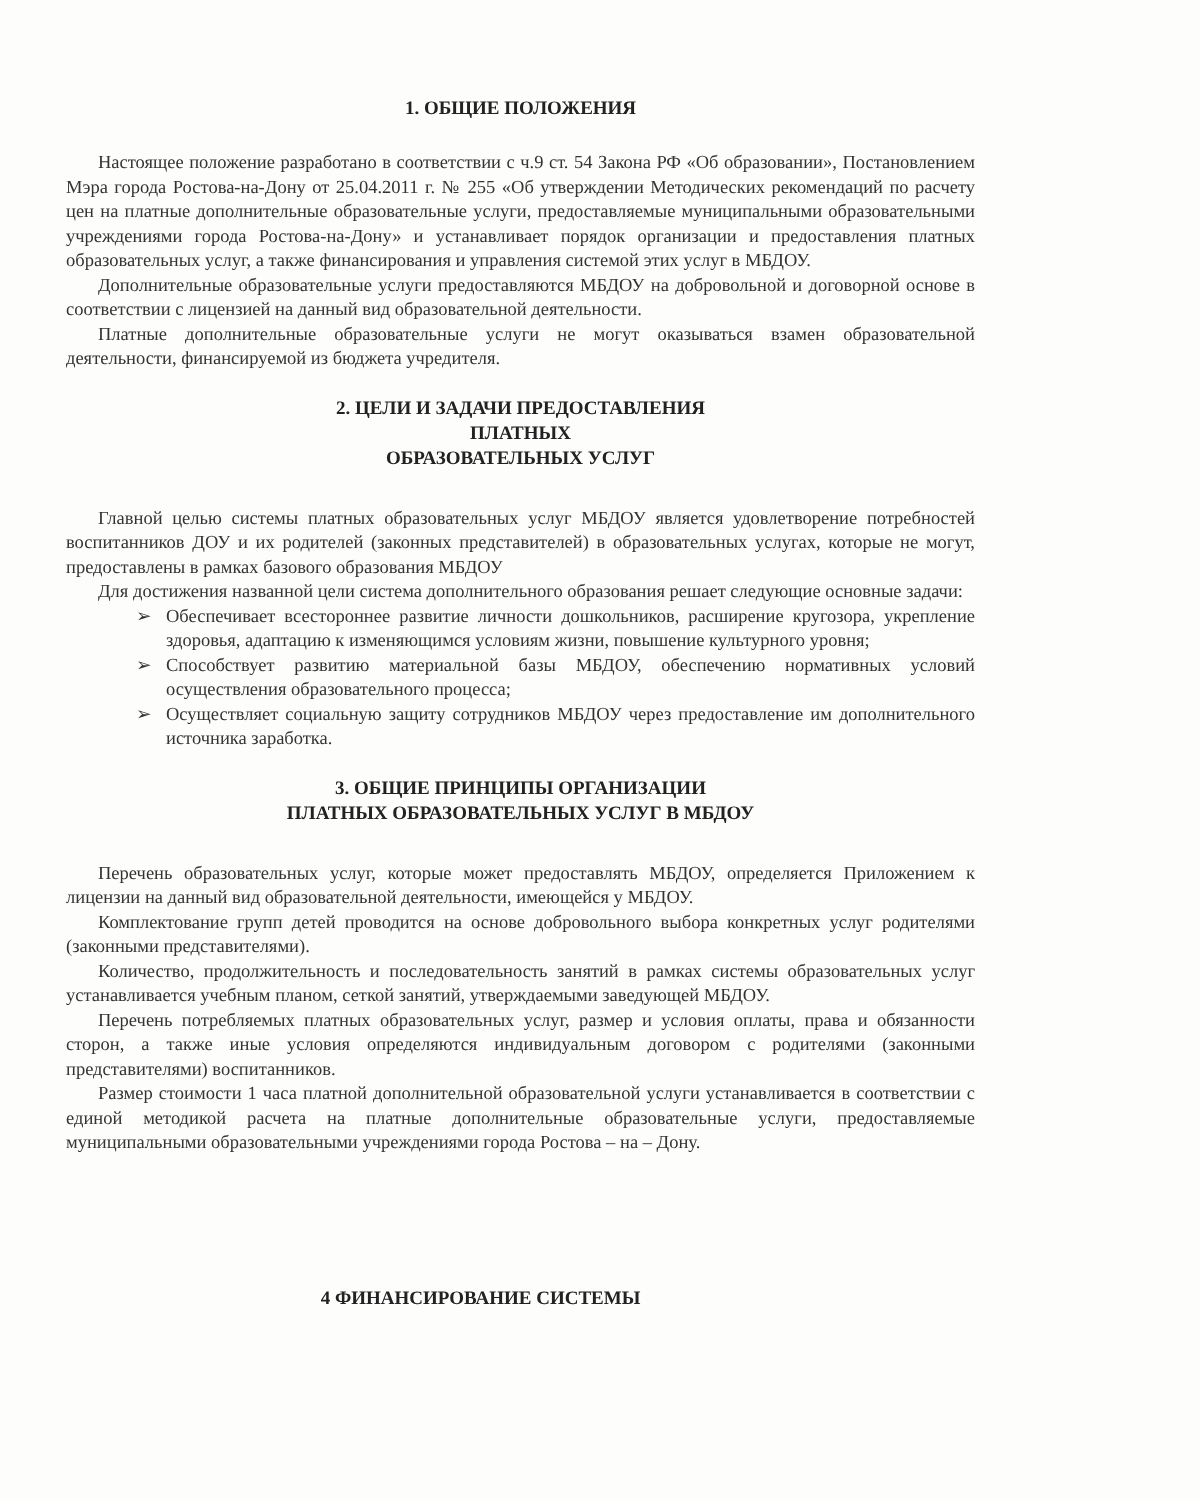1. ОБЩИЕ ПОЛОЖЕНИЯ
Настоящее положение разработано в соответствии с ч.9 ст. 54 Закона РФ «Об образовании», Постановлением Мэра города Ростова-на-Дону от 25.04.2011 г. № 255 «Об утверждении Методических рекомендаций по расчету цен на платные дополнительные образовательные услуги, предоставляемые муниципальными образовательными учреждениями города Ростова-на-Дону» и устанавливает порядок организации и предоставления платных образовательных услуг, а также финансирования и управления системой этих услуг в МБДОУ.
Дополнительные образовательные услуги предоставляются МБДОУ на добровольной и договорной основе в соответствии с лицензией на данный вид образовательной деятельности.
Платные дополнительные образовательные услуги не могут оказываться взамен образовательной деятельности, финансируемой из бюджета учредителя.
2. ЦЕЛИ И ЗАДАЧИ ПРЕДОСТАВЛЕНИЯ
ПЛАТНЫХ
ОБРАЗОВАТЕЛЬНЫХ УСЛУГ
Главной целью системы платных образовательных услуг МБДОУ является удовлетворение потребностей воспитанников ДОУ и их родителей (законных представителей) в образовательных услугах, которые не могут, предоставлены в рамках базового образования МБДОУ
Для достижения названной цели система дополнительного образования решает следующие основные задачи:
➢ Обеспечивает всестороннее развитие личности дошкольников, расширение кругозора, укрепление здоровья, адаптацию к изменяющимся условиям жизни, повышение культурного уровня;
➢ Способствует развитию материальной базы МБДОУ, обеспечению нормативных условий осуществления образовательного процесса;
➢ Осуществляет социальную защиту сотрудников МБДОУ через предоставление им дополнительного источника заработка.
3. ОБЩИЕ ПРИНЦИПЫ ОРГАНИЗАЦИИ
ПЛАТНЫХ ОБРАЗОВАТЕЛЬНЫХ УСЛУГ В МБДОУ
Перечень образовательных услуг, которые может предоставлять МБДОУ, определяется Приложением к лицензии на данный вид образовательной деятельности, имеющейся у МБДОУ.
Комплектование групп детей проводится на основе добровольного выбора конкретных услуг родителями (законными представителями).
Количество, продолжительность и последовательность занятий в рамках системы образовательных услуг устанавливается учебным планом, сеткой занятий, утверждаемыми заведующей МБДОУ.
Перечень потребляемых платных образовательных услуг, размер и условия оплаты, права и обязанности сторон, а также иные условия определяются индивидуальным договором с родителями (законными представителями) воспитанников.
Размер стоимости 1 часа платной дополнительной образовательной услуги устанавливается в соответствии с единой методикой расчета на платные дополнительные образовательные услуги, предоставляемые муниципальными образовательными учреждениями города Ростова – на – Дону.
4 ФИНАНСИРОВАНИЕ СИСТЕМЫ